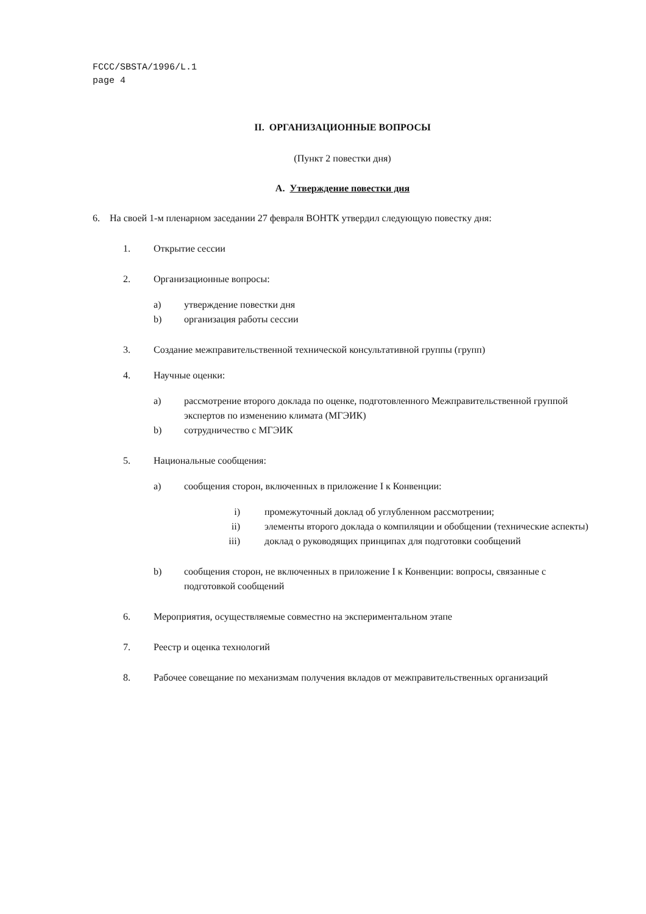FCCC/SBSTA/1996/L.1
page 4
II. ОРГАНИЗАЦИОННЫЕ ВОПРОСЫ
(Пункт 2 повестки дня)
A. Утверждение повестки дня
6. На своей 1-м пленарном заседании 27 февраля ВОНТК утвердил следующую повестку дня:
1. Открытие сессии
2. Организационные вопросы:
a) утверждение повестки дня
b) организация работы сессии
3. Создание межправительственной технической консультативной группы (групп)
4. Научные оценки:
a) рассмотрение второго доклада по оценке, подготовленного Межправительственной группой экспертов по изменению климата (МГЭИК)
b) сотрудничество с МГЭИК
5. Национальные сообщения:
a) сообщения сторон, включенных в приложение I к Конвенции:
i) промежуточный доклад об углубленном рассмотрении;
ii) элементы второго доклада о компиляции и обобщении (технические аспекты)
iii) доклад о руководящих принципах для подготовки сообщений
b) сообщения сторон, не включенных в приложение I к Конвенции: вопросы, связанные с подготовкой сообщений
6. Мероприятия, осуществляемые совместно на экспериментальном этапе
7. Реестр и оценка технологий
8. Рабочее совещание по механизмам получения вкладов от межправительственных организаций